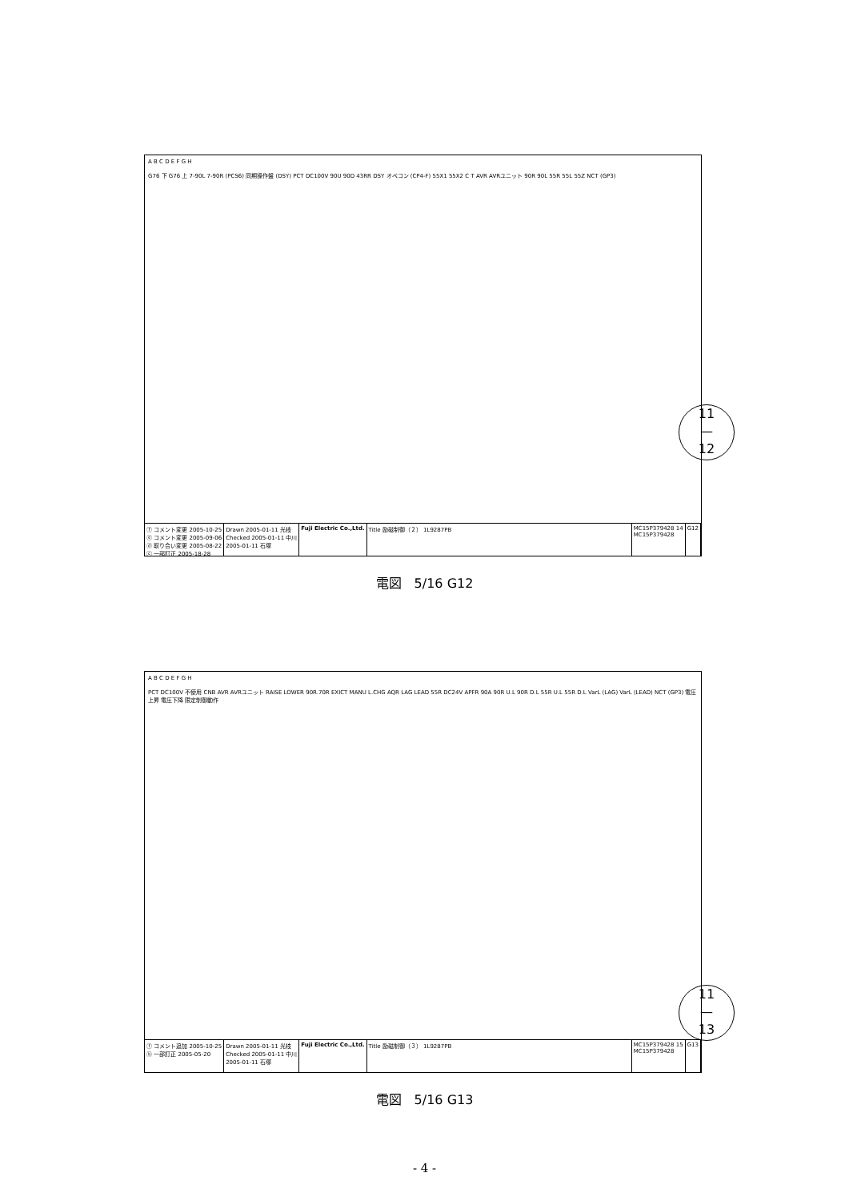A B C D E F G H
G76 下 G76 上 7-90L 7-90R (PCS6) 同期操作盤 (DSY) PCT DC100V 90U 90D 43RR DSY オペコン (CP4-F) 55X1 55X2 C T AVR AVRユニット 90R 90L 55R 55L 55Z NCT (GP3)
ⓕ コメント変更 2005-10-25
ⓔ コメント変更 2005-09-06
ⓓ 取り合い変更 2005-08-22
ⓒ 一部訂正 2005-18-28
Drawn 2005-01-11 光枝
Checked 2005-01-11 中川
2005-01-11 石塚
Fuji Electric Co.,Ltd. Title 励磁制御（２） 1L9287PB MC15P379428 14
MC15P379428
G12
11
—
12
電図　5/16 G12
A B C D E F G H
PCT DC100V 不使用 CNB AVR AVRユニット RAISE LOWER 90R.70R EXICT MANU L.CHG AQR LAG LEAD 55R DC24V APFR 90A 90R U.L 90R D.L 55R U.L 55R D.L VarL (LAG) VarL (LEAD) NCT (GP3) 電圧上昇 電圧下降 限定制御動作
ⓕ コメント追加 2005-10-25
ⓑ 一部訂正 2005-05-20
Drawn 2005-01-11 光枝
Checked 2005-01-11 中川
2005-01-11 石塚
Fuji Electric Co.,Ltd. Title 励磁制御（３） 1L9287PB MC15P379428 15
MC15P379428
G13
11
—
13
電図　5/16 G13
- 4 -